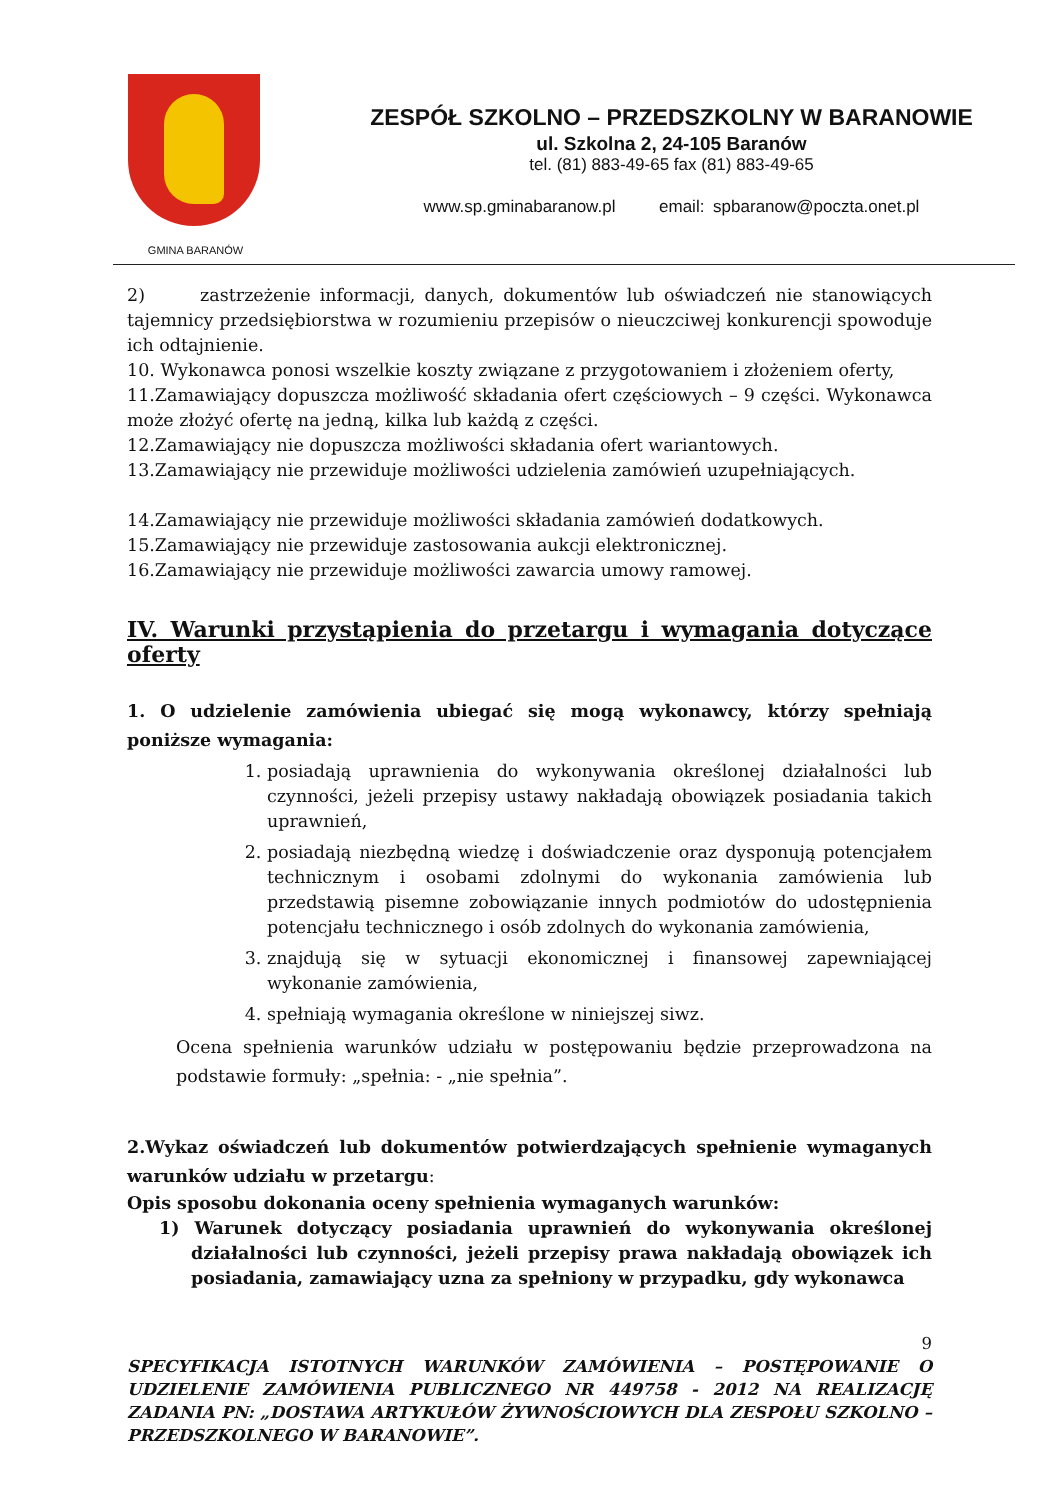GMINA BARANÓW
ZESPÓŁ SZKOLNO – PRZEDSZKOLNY W BARANOWIE
ul. Szkolna 2, 24-105 Baranów
tel. (81) 883-49-65 fax (81) 883-49-65
www.sp.gminabaranow.pl email: spbaranow@poczta.onet.pl
2) zastrzeżenie informacji, danych, dokumentów lub oświadczeń nie stanowiących tajemnicy przedsiębiorstwa w rozumieniu przepisów o nieuczciwej konkurencji spowoduje ich odtajnienie.
10. Wykonawca ponosi wszelkie koszty związane z przygotowaniem i złożeniem oferty,
11.Zamawiający dopuszcza możliwość składania ofert częściowych – 9 części. Wykonawca może złożyć ofertę na jedną, kilka lub każdą z części.
12.Zamawiający nie dopuszcza możliwości składania ofert wariantowych.
13.Zamawiający nie przewiduje możliwości udzielenia zamówień uzupełniających.
14.Zamawiający nie przewiduje możliwości składania zamówień dodatkowych.
15.Zamawiający nie przewiduje zastosowania aukcji elektronicznej.
16.Zamawiający nie przewiduje możliwości zawarcia umowy ramowej.
IV. Warunki przystąpienia do przetargu i wymagania dotyczące oferty
1. O udzielenie zamówienia ubiegać się mogą wykonawcy, którzy spełniają poniższe wymagania:
1. posiadają uprawnienia do wykonywania określonej działalności lub czynności, jeżeli przepisy ustawy nakładają obowiązek posiadania takich uprawnień,
2. posiadają niezbędną wiedzę i doświadczenie oraz dysponują potencjałem technicznym i osobami zdolnymi do wykonania zamówienia lub przedstawią pisemne zobowiązanie innych podmiotów do udostępnienia potencjału technicznego i osób zdolnych do wykonania zamówienia,
3. znajdują się w sytuacji ekonomicznej i finansowej zapewniającej wykonanie zamówienia,
4. spełniają wymagania określone w niniejszej siwz.
Ocena spełnienia warunków udziału w postępowaniu będzie przeprowadzona na podstawie formuły: „spełnia: - „nie spełnia”.
2.Wykaz oświadczeń lub dokumentów potwierdzających spełnienie wymaganych warunków udziału w przetargu:
Opis sposobu dokonania oceny spełnienia wymaganych warunków:
1) Warunek dotyczący posiadania uprawnień do wykonywania określonej działalności lub czynności, jeżeli przepisy prawa nakładają obowiązek ich posiadania, zamawiający uzna za spełniony w przypadku, gdy wykonawca
9
SPECYFIKACJA ISTOTNYCH WARUNKÓW ZAMÓWIENIA – POSTĘPOWANIE O UDZIELENIE ZAMÓWIENIA PUBLICZNEGO NR 449758 - 2012 NA REALIZACJĘ ZADANIA PN: „DOSTAWA ARTYKUŁÓW ŻYWNOŚCIOWYCH DLA ZESPOŁU SZKOLNO – PRZEDSZKOLNEGO W BARANOWIE”.